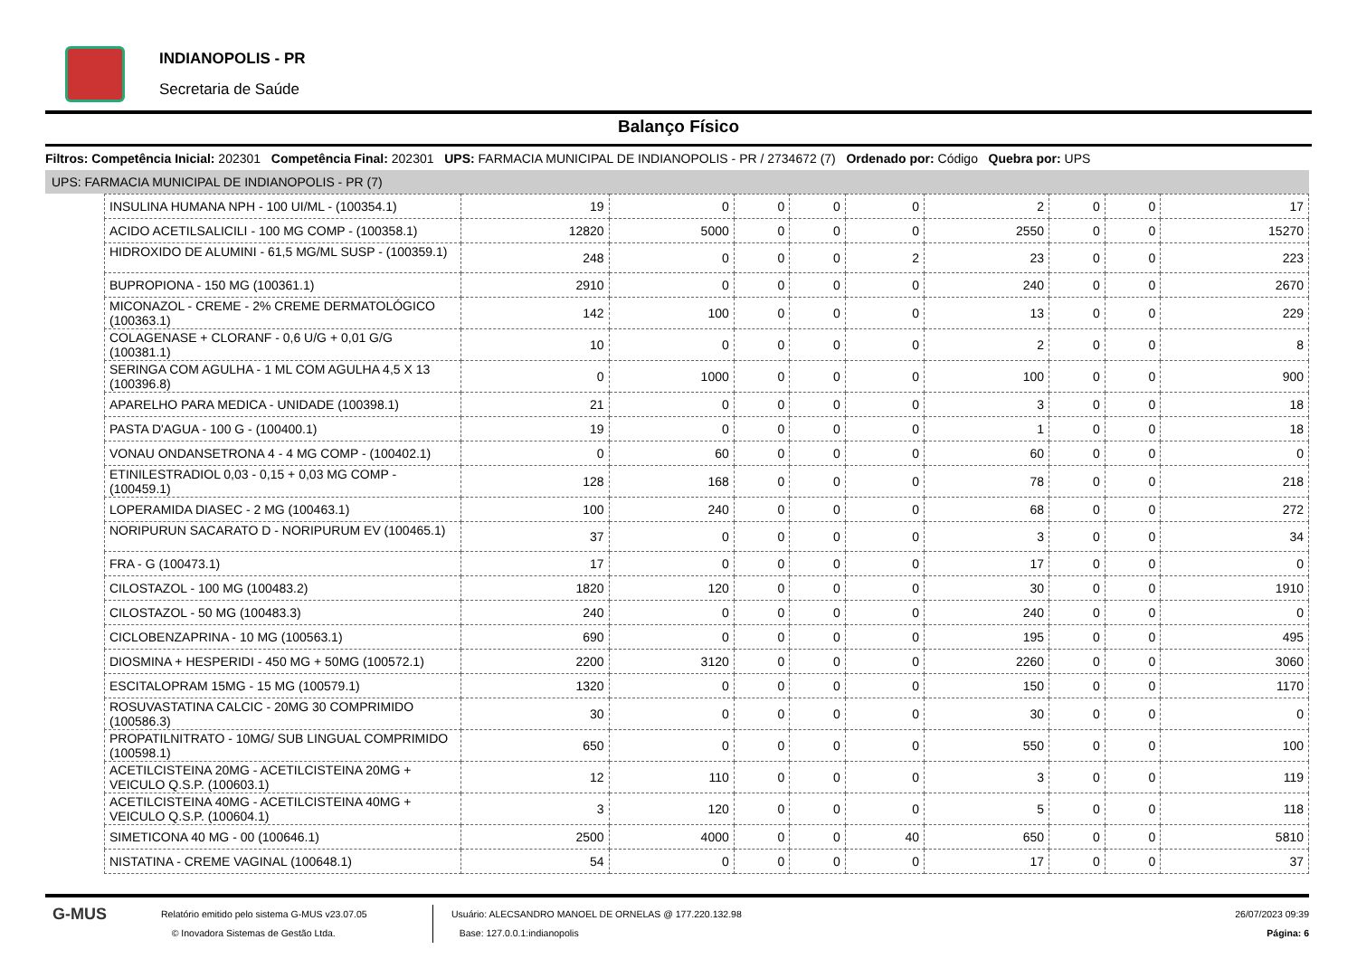INDIANOPOLIS - PR
Secretaria de Saúde
Balanço Físico
Filtros: Competência Inicial: 202301 Competência Final: 202301 UPS: FARMACIA MUNICIPAL DE INDIANOPOLIS - PR / 2734672 (7) Ordenado por: Código Quebra por: UPS
UPS: FARMACIA MUNICIPAL DE INDIANOPOLIS - PR (7)
| INSULINA HUMANA NPH - 100 UI/ML - (100354.1) | 19 | 0 | 0 | 0 | 0 | 2 | 0 | 0 | 17 |
| ACIDO ACETILSALICILI - 100 MG COMP - (100358.1) | 12820 | 5000 | 0 | 0 | 0 | 2550 | 0 | 0 | 15270 |
| HIDROXIDO DE ALUMINI - 61,5 MG/ML SUSP - (100359.1) | 248 | 0 | 0 | 0 | 2 | 23 | 0 | 0 | 223 |
| BUPROPIONA - 150 MG (100361.1) | 2910 | 0 | 0 | 0 | 0 | 240 | 0 | 0 | 2670 |
| MICONAZOL - CREME - 2% CREME DERMATOLÓGICO (100363.1) | 142 | 100 | 0 | 0 | 0 | 13 | 0 | 0 | 229 |
| COLAGENASE + CLORANF - 0,6 U/G + 0,01 G/G (100381.1) | 10 | 0 | 0 | 0 | 0 | 2 | 0 | 0 | 8 |
| SERINGA COM AGULHA - 1 ML COM AGULHA 4,5 X 13 (100396.8) | 0 | 1000 | 0 | 0 | 0 | 100 | 0 | 0 | 900 |
| APARELHO PARA MEDICA - UNIDADE (100398.1) | 21 | 0 | 0 | 0 | 0 | 3 | 0 | 0 | 18 |
| PASTA D'AGUA - 100 G - (100400.1) | 19 | 0 | 0 | 0 | 0 | 1 | 0 | 0 | 18 |
| VONAU ONDANSETRONA 4 - 4 MG COMP - (100402.1) | 0 | 60 | 0 | 0 | 0 | 60 | 0 | 0 | 0 |
| ETINILESTRADIOL 0,03 - 0,15 + 0,03 MG COMP - (100459.1) | 128 | 168 | 0 | 0 | 0 | 78 | 0 | 0 | 218 |
| LOPERAMIDA DIASEC - 2 MG (100463.1) | 100 | 240 | 0 | 0 | 0 | 68 | 0 | 0 | 272 |
| NORIPURUN SACARATO D - NORIPURUM EV (100465.1) | 37 | 0 | 0 | 0 | 0 | 3 | 0 | 0 | 34 |
| FRA - G (100473.1) | 17 | 0 | 0 | 0 | 0 | 17 | 0 | 0 | 0 |
| CILOSTAZOL - 100 MG (100483.2) | 1820 | 120 | 0 | 0 | 0 | 30 | 0 | 0 | 1910 |
| CILOSTAZOL - 50 MG (100483.3) | 240 | 0 | 0 | 0 | 0 | 240 | 0 | 0 | 0 |
| CICLOBENZAPRINA - 10 MG (100563.1) | 690 | 0 | 0 | 0 | 0 | 195 | 0 | 0 | 495 |
| DIOSMINA + HESPERIDI - 450 MG + 50MG (100572.1) | 2200 | 3120 | 0 | 0 | 0 | 2260 | 0 | 0 | 3060 |
| ESCITALOPRAM 15MG - 15 MG (100579.1) | 1320 | 0 | 0 | 0 | 0 | 150 | 0 | 0 | 1170 |
| ROSUVASTATINA CALCIC - 20MG 30 COMPRIMIDO (100586.3) | 30 | 0 | 0 | 0 | 0 | 30 | 0 | 0 | 0 |
| PROPATILNITRATO - 10MG/ SUB LINGUAL COMPRIMIDO (100598.1) | 650 | 0 | 0 | 0 | 0 | 550 | 0 | 0 | 100 |
| ACETILCISTEINA 20MG - ACETILCISTEINA 20MG + VEICULO Q.S.P. (100603.1) | 12 | 110 | 0 | 0 | 0 | 3 | 0 | 0 | 119 |
| ACETILCISTEINA 40MG - ACETILCISTEINA 40MG + VEICULO Q.S.P. (100604.1) | 3 | 120 | 0 | 0 | 0 | 5 | 0 | 0 | 118 |
| SIMETICONA 40 MG - 00 (100646.1) | 2500 | 4000 | 0 | 0 | 40 | 650 | 0 | 0 | 5810 |
| NISTATINA - CREME VAGINAL (100648.1) | 54 | 0 | 0 | 0 | 0 | 17 | 0 | 0 | 37 |
G-MUS
Relatório emitido pelo sistema G-MUS v23.07.05
© Inovadora Sistemas de Gestão Ltda.
Usuário: ALECSANDRO MANOEL DE ORNELAS @ 177.220.132.98
Base: 127.0.0.1:indianopolis
26/07/2023 09:39
Página: 6